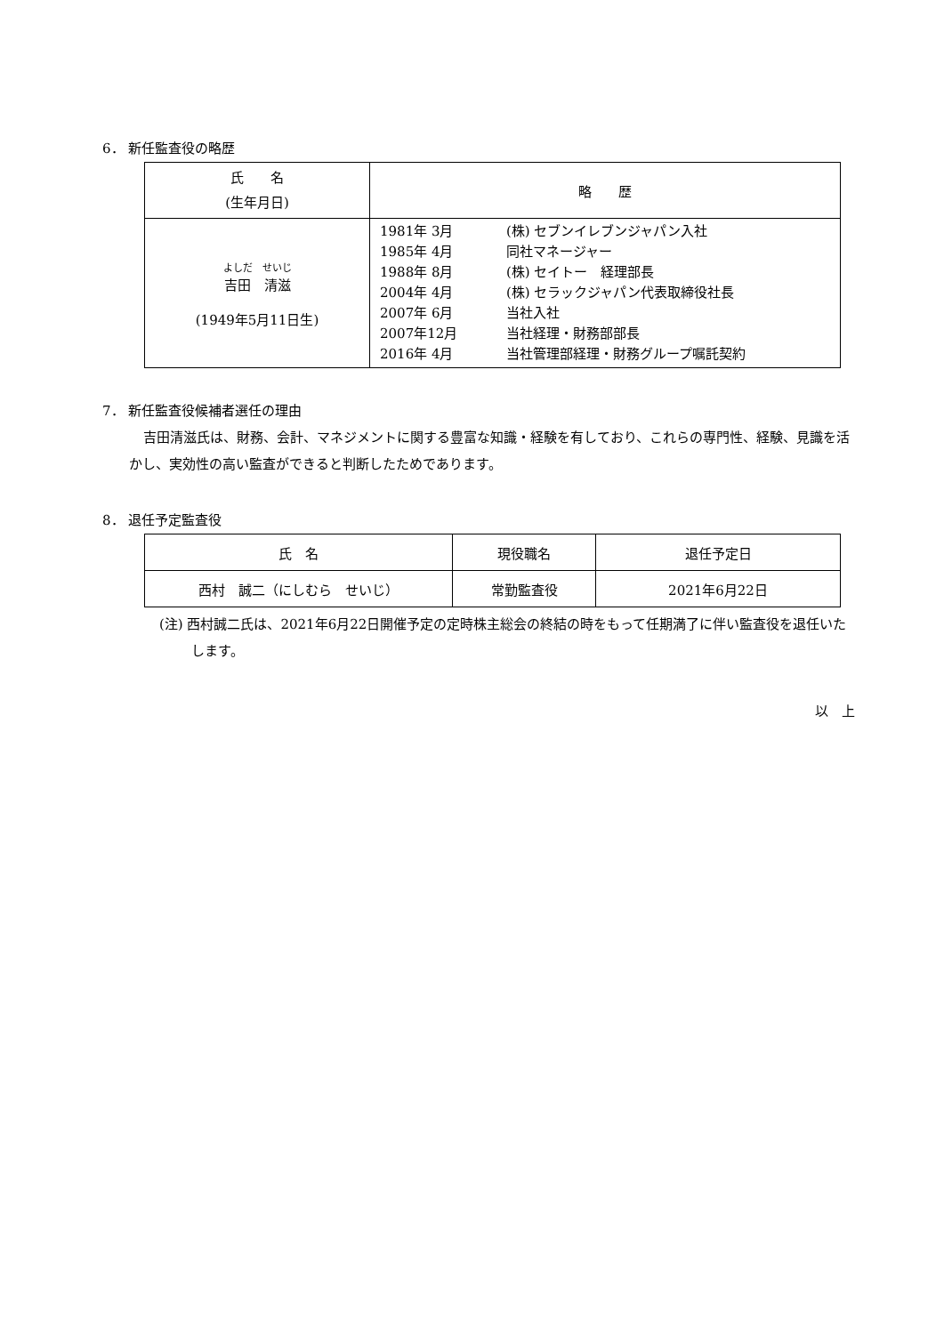6． 新任監査役の略歴
| 氏 名 (生年月日) | 略 歴 |
| --- | --- |
| よしだ せいじ 吉田 清滋 (1949年5月11日生) | / 1981年 3月 / (株) セブンイレブンジャパン入社 / / 1985年 4月 / 同社マネージャー / / 1988年 8月 / (株) セイトー 経理部長 / / 2004年 4月 / (株) セラックジャパン代表取締役社長 / / 2007年 6月 / 当社入社 / / 2007年12月 / 当社経理・財務部部長 / / 2016年 4月 / 当社管理部経理・財務グループ嘱託契約 / |
7． 新任監査役候補者選任の理由
吉田清滋氏は、財務、会計、マネジメントに関する豊富な知識・経験を有しており、これらの専門性、経験、見識を活かし、実効性の高い監査ができると判断したためであります。
8． 退任予定監査役
| 氏 名 | 現役職名 | 退任予定日 |
| 西村 誠二（にしむら せいじ） | 常勤監査役 | 2021年6月22日 |
(注) 西村誠二氏は、2021年6月22日開催予定の定時株主総会の終結の時をもって任期満了に伴い監査役を退任いたします。
以　上